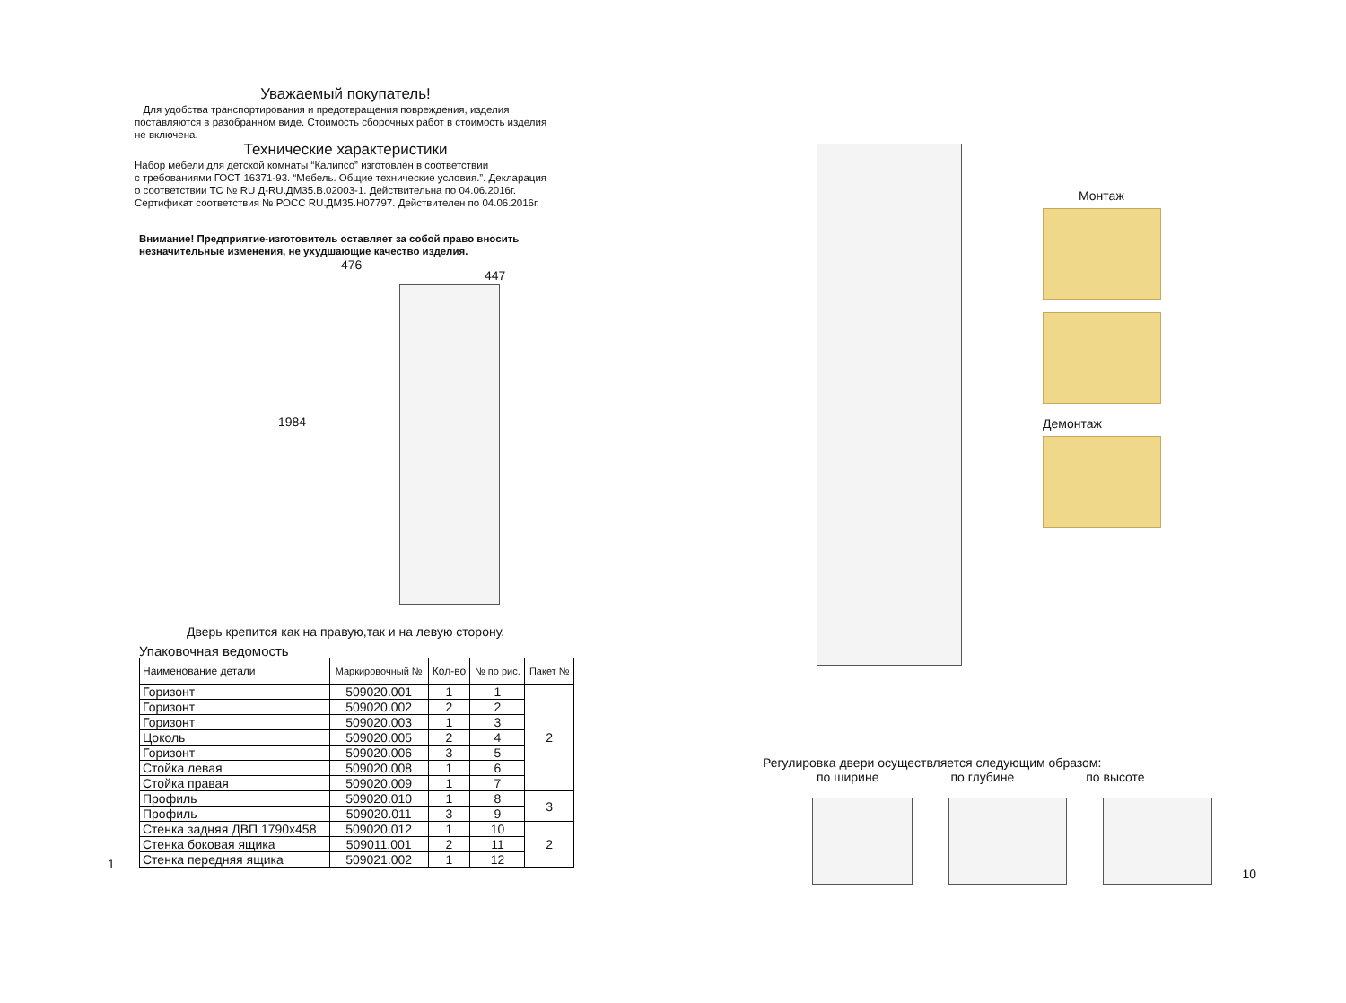Уважаемый покупатель!
Для удобства транспортирования и предотвращения повреждения, изделия
поставляются в разобранном виде. Стоимость сборочных работ в стоимость изделия
не включена.
Технические характеристики
Набор мебели для детской комнаты “Калипсо” изготовлен в соответствии
с требованиями ГОСТ 16371-93. “Мебель. Общие технические условия.”. Декларация
о соответствии ТС № RU Д-RU.ДМ35.В.02003-1. Действительна по 04.06.2016г.
Сертификат соответствия № РОСС RU.ДМ35.Н07797. Действителен по 04.06.2016г.
Внимание! Предприятие-изготовитель оставляет за собой право вносить
незначительные изменения, не ухудшающие качество изделия.
476
447
1984
Дверь крепится как на правую,так и на левую сторону.
Упаковочная ведомость
| Наименование детали | Маркировочный № | Кол-во | № по рис. | Пакет № |
| --- | --- | --- | --- | --- |
| Горизонт | 509020.001 | 1 | 1 | 2 |
| Горизонт | 509020.002 | 2 | 2 | |
| Горизонт | 509020.003 | 1 | 3 | |
| Цоколь | 509020.005 | 2 | 4 | |
| Горизонт | 509020.006 | 3 | 5 | |
| Стойка левая | 509020.008 | 1 | 6 | |
| Стойка правая | 509020.009 | 1 | 7 | |
| Профиль | 509020.010 | 1 | 8 | 3 |
| Профиль | 509020.011 | 3 | 9 | |
| Стенка задняя ДВП 1790х458 | 509020.012 | 1 | 10 | 2 |
| Стенка боковая ящика | 509011.001 | 2 | 11 | |
| Стенка передняя ящика | 509021.002 | 1 | 12 | |
1
Монтаж
Демонтаж
Регулировка двери осуществляется следующим образом:
по ширине по глубине по высоте
10